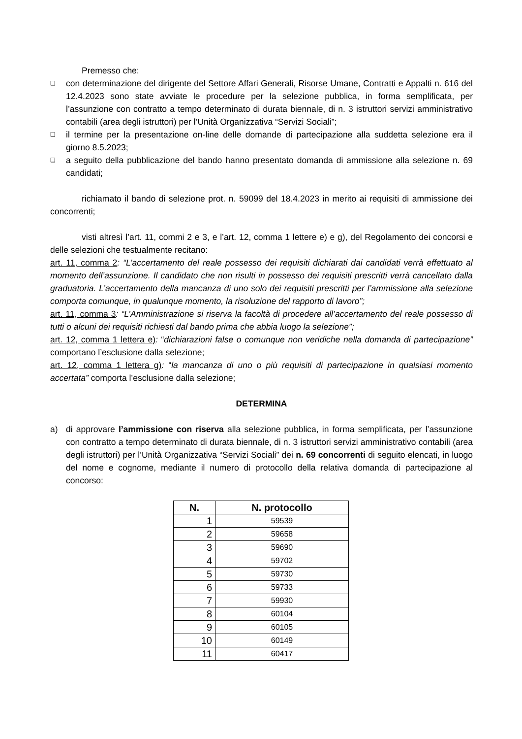Premesso che:
❑ con determinazione del dirigente del Settore Affari Generali, Risorse Umane, Contratti e Appalti n. 616 del 12.4.2023 sono state avviate le procedure per la selezione pubblica, in forma semplificata, per l’assunzione con contratto a tempo determinato di durata biennale, di n. 3 istruttori servizi amministrativo contabili (area degli istruttori) per l’Unità Organizzativa “Servizi Sociali”;
❑ il termine per la presentazione on-line delle domande di partecipazione alla suddetta selezione era il giorno 8.5.2023;
❑ a seguito della pubblicazione del bando hanno presentato domanda di ammissione alla selezione n. 69 candidati;
richiamato il bando di selezione prot. n. 59099 del 18.4.2023 in merito ai requisiti di ammissione dei concorrenti;
visti altresì l’art. 11, commi 2 e 3, e l’art. 12, comma 1 lettere e) e g), del Regolamento dei concorsi e delle selezioni che testualmente recitano:
art. 11, comma 2: “L’accertamento del reale possesso dei requisiti dichiarati dai candidati verrà effettuato al momento dell’assunzione. Il candidato che non risulti in possesso dei requisiti prescritti verrà cancellato dalla graduatoria. L’accertamento della mancanza di uno solo dei requisiti prescritti per l’ammissione alla selezione comporta comunque, in qualunque momento, la risoluzione del rapporto di lavoro”;
art. 11, comma 3: “L’Amministrazione si riserva la facoltà di procedere all’accertamento del reale possesso di tutti o alcuni dei requisiti richiesti dal bando prima che abbia luogo la selezione”;
art. 12, comma 1 lettera e): “dichiarazioni false o comunque non veridiche nella domanda di partecipazione” comportano l’esclusione dalla selezione;
art. 12, comma 1 lettera g): “la mancanza di uno o più requisiti di partecipazione in qualsiasi momento accertata” comporta l’esclusione dalla selezione;
DETERMINA
a) di approvare l’ammissione con riserva alla selezione pubblica, in forma semplificata, per l’assunzione con contratto a tempo determinato di durata biennale, di n. 3 istruttori servizi amministrativo contabili (area degli istruttori) per l’Unità Organizzativa “Servizi Sociali” dei n. 69 concorrenti di seguito elencati, in luogo del nome e cognome, mediante il numero di protocollo della relativa domanda di partecipazione al concorso:
| N. | N. protocollo |
| --- | --- |
| 1 | 59539 |
| 2 | 59658 |
| 3 | 59690 |
| 4 | 59702 |
| 5 | 59730 |
| 6 | 59733 |
| 7 | 59930 |
| 8 | 60104 |
| 9 | 60105 |
| 10 | 60149 |
| 11 | 60417 |